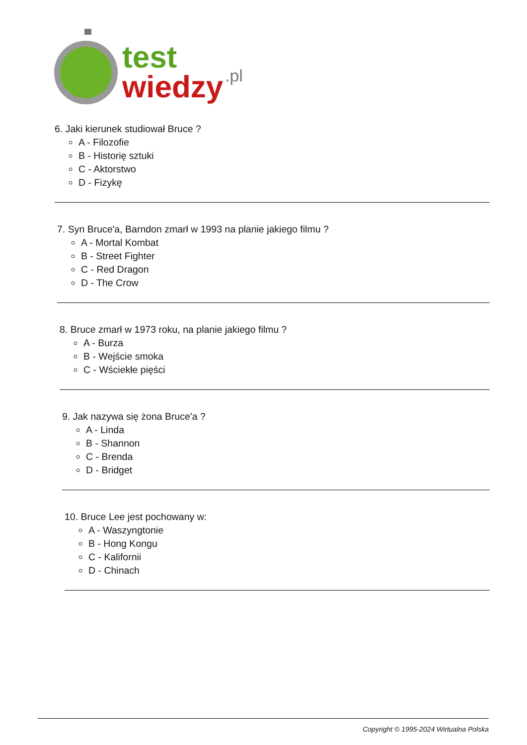test
wiedzy
.pl
6. Jaki kierunek studiował Bruce ?
A - Filozofie
B - Historię sztuki
C - Aktorstwo
D - Fizykę
7. Syn Bruce'a, Barndon zmarł w 1993 na planie jakiego filmu ?
A - Mortal Kombat
B - Street Fighter
C - Red Dragon
D - The Crow
8. Bruce zmarł w 1973 roku, na planie jakiego filmu ?
A - Burza
B - Wejście smoka
C - Wściekłe pięści
9. Jak nazywa się żona Bruce'a ?
A - Linda
B - Shannon
C - Brenda
D - Bridget
10. Bruce Lee jest pochowany w:
A - Waszyngtonie
B - Hong Kongu
C - Kalifornii
D - Chinach
Copyright © 1995-2024 Wirtualna Polska